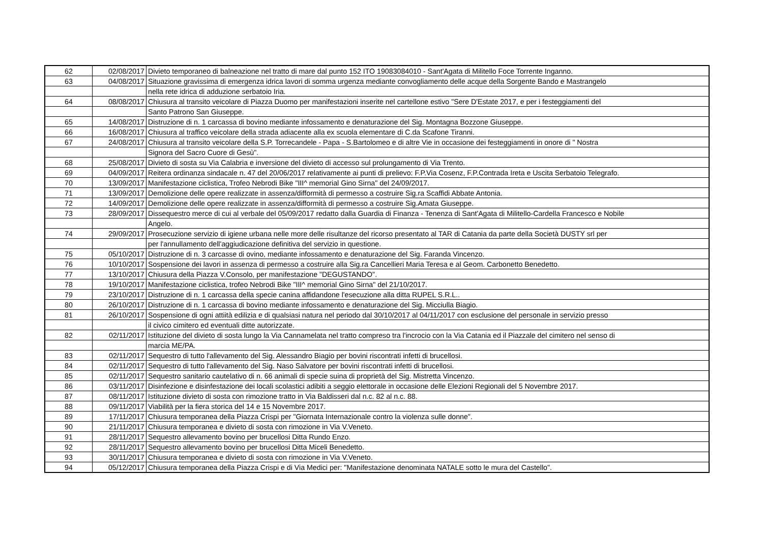| 62 | 02/08/2017 | Divieto temporaneo di balneazione nel tratto di mare dal punto 152 ITO 19083084010 - Sant'Agata di Militello Foce Torrente Inganno. |
| 63 | 04/08/2017 | Situazione gravissima di emergenza idrica lavori di somma urgenza mediante convogliamento delle acque della Sorgente Bando e Mastrangelo |
| | | nella rete idrica di adduzione serbatoio Iria. |
| 64 | 08/08/2017 | Chiusura al transito veicolare di Piazza Duomo per manifestazioni inserite nel cartellone estivo "Sere D'Estate 2017, e per i festeggiamenti del |
| | | Santo Patrono San Giuseppe. |
| 65 | 14/08/2017 | Distruzione di n. 1 carcassa di bovino mediante infossamento e denaturazione del Sig. Montagna Bozzone Giuseppe. |
| 66 | 16/08/2017 | Chiusura al traffico veicolare della strada adiacente alla ex scuola elementare di C.da Scafone Tiranni. |
| 67 | 24/08/2017 | Chiusura al transito veicolare della S.P. Torrecandele - Papa - S.Bartolomeo e di altre Vie in occasione dei festeggiamenti in onore di " Nostra |
| | | Signora del Sacro Cuore di Gesù". |
| 68 | 25/08/2017 | Divieto di sosta su Via Calabria e inversione del divieto di accesso sul prolungamento di Via Trento. |
| 69 | 04/09/2017 | Reitera ordinanza sindacale n. 47 del 20/06/2017 relativamente ai punti di prelievo: F.P.Via Cosenz, F.P.Contrada Ireta e Uscita Serbatoio Telegrafo. |
| 70 | 13/09/2017 | Manifestazione ciclistica, Trofeo Nebrodi Bike "III^ memorial Gino Sirna" del 24/09/2017. |
| 71 | 13/09/2017 | Demolizione delle opere realizzate in assenza/difformità di permesso a costruire Sig.ra Scaffidi Abbate Antonia. |
| 72 | 14/09/2017 | Demolizione delle opere realizzate in assenza/difformità di permesso a costruire Sig.Amata Giuseppe. |
| 73 | 28/09/2017 | Dissequestro merce di cui al verbale del 05/09/2017 redatto dalla Guardia di Finanza - Tenenza di Sant'Agata di Militello-Cardella Francesco e Nobile |
| | | Angelo. |
| 74 | 29/09/2017 | Prosecuzione servizio di igiene urbana nelle more delle risultanze del ricorso presentato al TAR di Catania da parte della Società DUSTY srl per |
| | | per l'annullamento dell'aggiudicazione definitiva del servizio in questione. |
| 75 | 05/10/2017 | Distruzione di n. 3 carcasse di ovino, mediante infossamento e denaturazione del Sig. Faranda Vincenzo. |
| 76 | 10/10/2017 | Sospensione dei lavori in assenza di permesso a costruire alla Sig.ra Cancellieri Maria Teresa e al Geom. Carbonetto Benedetto. |
| 77 | 13/10/2017 | Chiusura della Piazza V.Consolo, per manifestazione "DEGUSTANDO". |
| 78 | 19/10/2017 | Manifestazione ciclistica, trofeo Nebrodi Bike "III^ memorial Gino Sirna" del 21/10/2017. |
| 79 | 23/10/2017 | Distruzione di n. 1 carcassa della specie canina affidandone l'esecuzione alla ditta RUPEL S.R.L.. |
| 80 | 26/10/2017 | Distruzione di n. 1 carcassa di bovino mediante infossamento e denaturazione del Sig. Micciulla Biagio. |
| 81 | 26/10/2017 | Sospensione di ogni attiità edilizia e di qualsiasi natura nel periodo dal 30/10/2017 al 04/11/2017 con esclusione del personale in servizio presso |
| | | il civico cimitero ed eventuali ditte autorizzate. |
| 82 | 02/11/2017 | Istituzione del divieto di sosta lungo la Via Cannamelata nel tratto compreso tra l'incrocio con la Via Catania ed il Piazzale del cimitero nel senso di |
| | | marcia ME/PA. |
| 83 | 02/11/2017 | Sequestro di tutto l'allevamento del Sig. Alessandro Biagio per bovini riscontrati infetti di brucellosi. |
| 84 | 02/11/2017 | Sequestro di tutto l'allevamento del Sig. Naso Salvatore per bovini riscontrati infetti di brucellosi. |
| 85 | 02/11/2017 | Sequestro sanitario cautelativo di n. 66 animali di specie suina di proprietà del Sig. Mistretta Vincenzo. |
| 86 | 03/11/2017 | Disinfezione e disinfestazione dei locali scolastici adibiti a seggio elettorale in occasione delle Elezioni Regionali del 5 Novembre 2017. |
| 87 | 08/11/2017 | Istituzione divieto di sosta con rimozione tratto in Via Baldisseri dal n.c. 82 al n.c. 88. |
| 88 | 09/11/2017 | Viabilità per la fiera storica del 14 e 15 Novembre 2017. |
| 89 | 17/11/2017 | Chiusura temporanea della Piazza Crispi per "Giornata Internazionale contro la violenza sulle donne". |
| 90 | 21/11/2017 | Chiusura temporanea e divieto di sosta con rimozione in Via V.Veneto. |
| 91 | 28/11/2017 | Sequestro allevamento bovino per brucellosi Ditta Rundo Enzo. |
| 92 | 28/11/2017 | Sequestro allevamento bovino per brucellosi Ditta Miceli Benedetto. |
| 93 | 30/11/2017 | Chiusura temporanea e divieto di sosta con rimozione in Via V.Veneto. |
| 94 | 05/12/2017 | Chiusura temporanea della Piazza Crispi e di Via Medici per: "Manifestazione denominata NATALE sotto le mura del Castello". |